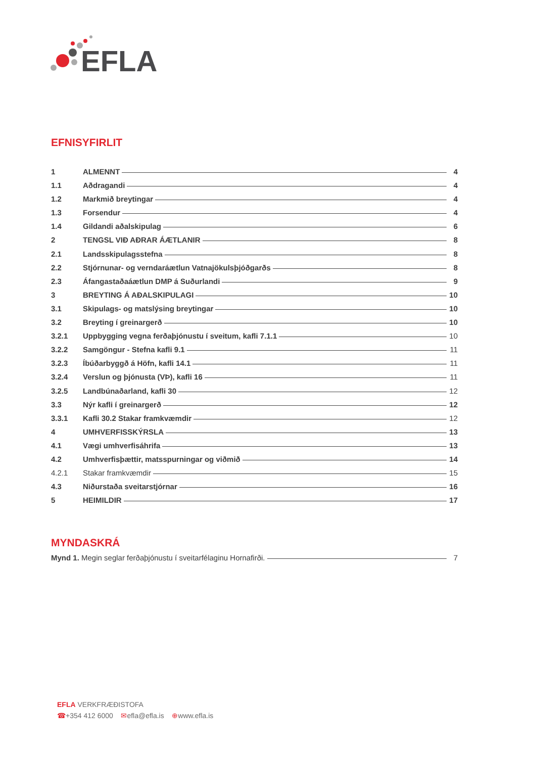EFLA
EFNISYFIRLIT
1 ALMENNT 4
1.1 Aðdragandi 4
1.2 Markmið breytingar 4
1.3 Forsendur 4
1.4 Gildandi aðalskipulag 6
2 TENGSL VIÐ AÐRAR ÁÆTLANIR 8
2.1 Landsskipulagsstefna 8
2.2 Stjórnunar- og verndaráætlun Vatnajökulsþjóðgarðs 8
2.3 Áfangastaðaáætlun DMP á Suðurlandi 9
3 BREYTING Á AÐALSKIPULAGI 10
3.1 Skipulags- og matslýsing breytingar 10
3.2 Breyting í greinargerð 10
3.2.1 Uppbygging vegna ferðaþjónustu í sveitum, kafli 7.1.1 10
3.2.2 Samgöngur - Stefna kafli 9.1 11
3.2.3 Íbúðarbyggð á Höfn, kafli 14.1 11
3.2.4 Verslun og þjónusta (VÞ), kafli 16 11
3.2.5 Landbúnaðarland, kafli 30 12
3.3 Nýr kafli í greinargerð 12
3.3.1 Kafli 30.2 Stakar framkvæmdir 12
4 UMHVERFISSKÝRSLA 13
4.1 Vægi umhverfisáhrifa 13
4.2 Umhverfisþættir, matsspurningar og viðmið 14
4.2.1 Stakar framkvæmdir 15
4.3 Niðurstaða sveitarstjórnar 16
5 HEIMILDIR 17
MYNDASKRÁ
Mynd 1. Megin seglar ferðaþjónustu í sveitarfélaginu Hornafirði. 7
EFLA VERKFRÆÐISTOFA
☎+354 412 6000 ✉efla@efla.is ⊕www.efla.is